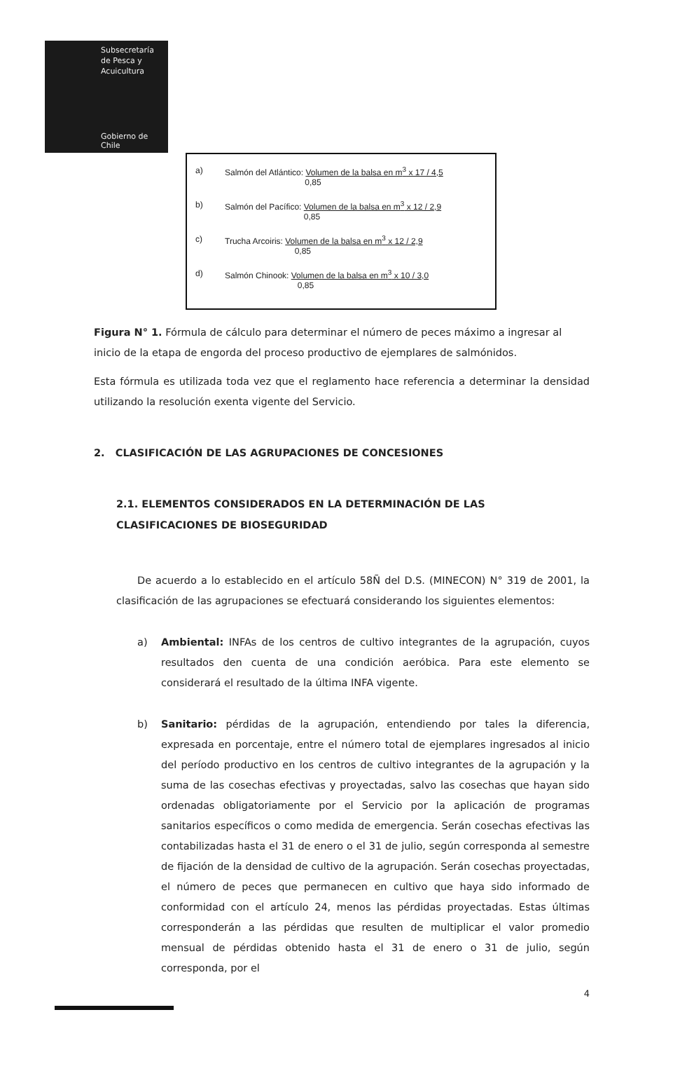Subsecretaría
de Pesca y
Acuicultura
Gobierno de Chile
a) Salmón del Atlántico: Volumen de la balsa en m<sup>3</sup> x 17 / 4,5
0,85
b) Salmón del Pacífico: Volumen de la balsa en m<sup>3</sup> x 12 / 2,9
0,85
c) Trucha Arcoiris: Volumen de la balsa en m<sup>3</sup> x 12 / 2,9
0,85
d) Salmón Chinook: Volumen de la balsa en m<sup>3</sup> x 10 / 3,0
0,85
Figura N° 1. Fórmula de cálculo para determinar el número de peces máximo a ingresar al inicio de la etapa de engorda del proceso productivo de ejemplares de salmónidos.
Esta fórmula es utilizada toda vez que el reglamento hace referencia a determinar la densidad utilizando la resolución exenta vigente del Servicio.
2. CLASIFICACIÓN DE LAS AGRUPACIONES DE CONCESIONES
2.1. ELEMENTOS CONSIDERADOS EN LA DETERMINACIÓN DE LAS CLASIFICACIONES DE BIOSEGURIDAD
De acuerdo a lo establecido en el artículo 58Ñ del D.S. (MINECON) N° 319 de 2001, la clasificación de las agrupaciones se efectuará considerando los siguientes elementos:
a) Ambiental: INFAs de los centros de cultivo integrantes de la agrupación, cuyos resultados den cuenta de una condición aeróbica. Para este elemento se considerará el resultado de la última INFA vigente.
b) Sanitario: pérdidas de la agrupación, entendiendo por tales la diferencia, expresada en porcentaje, entre el número total de ejemplares ingresados al inicio del período productivo en los centros de cultivo integrantes de la agrupación y la suma de las cosechas efectivas y proyectadas, salvo las cosechas que hayan sido ordenadas obligatoriamente por el Servicio por la aplicación de programas sanitarios específicos o como medida de emergencia. Serán cosechas efectivas las contabilizadas hasta el 31 de enero o el 31 de julio, según corresponda al semestre de fijación de la densidad de cultivo de la agrupación. Serán cosechas proyectadas, el número de peces que permanecen en cultivo que haya sido informado de conformidad con el artículo 24, menos las pérdidas proyectadas. Estas últimas corresponderán a las pérdidas que resulten de multiplicar el valor promedio mensual de pérdidas obtenido hasta el 31 de enero o 31 de julio, según corresponda, por el
4